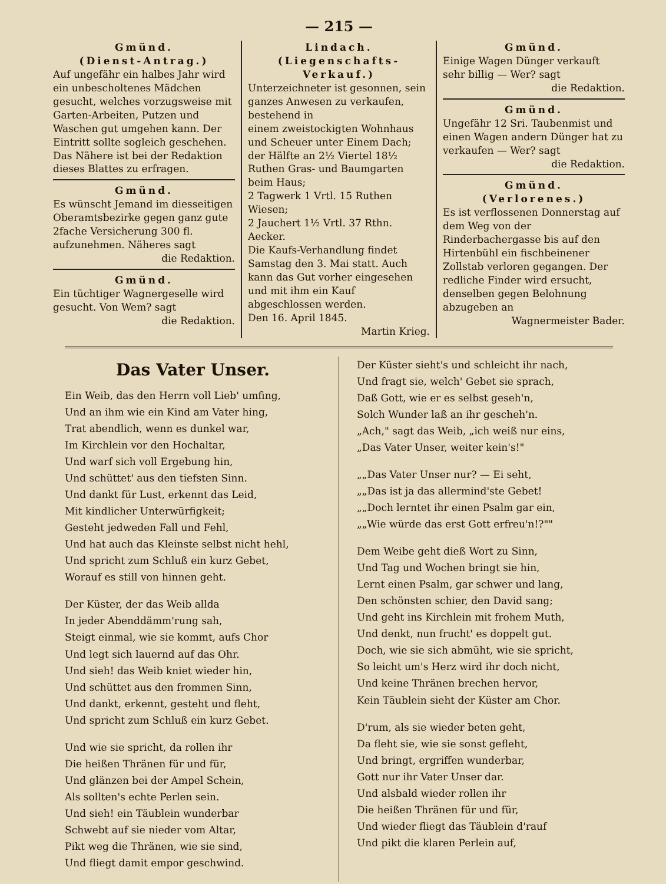— 215 —
Gmünd.
(Dienst-Antrag.)
Auf ungefähr ein halbes Jahr wird ein unbescholtenes Mädchen gesucht, welches vorzugsweise mit Garten-Arbeiten, Putzen und Waschen gut umgehen kann. Der Eintritt sollte sogleich geschehen. Das Nähere ist bei der Redaktion dieses Blattes zu erfragen.
Gmünd.
Es wünscht Jemand im diesseitigen Oberamtsbezirke gegen ganz gute 2fache Versicherung 300 fl. aufzunehmen. Näheres sagt
die Redaktion.
Gmünd.
Ein tüchtiger Wagnergeselle wird gesucht. Von Wem? sagt
die Redaktion.
Lindach.
(Liegenschafts-Verkauf.)
Unterzeichneter ist gesonnen, sein ganzes Anwesen zu verkaufen, bestehend in
einem zweistockigten Wohnhaus und Scheuer unter Einem Dach;
der Hälfte an 2½ Viertel 18½ Ruthen Gras- und Baumgarten beim Haus;
2 Tagwerk 1 Vrtl. 15 Ruthen Wiesen;
2 Jauchert 1½ Vrtl. 37 Rthn. Aecker.
Die Kaufs-Verhandlung findet Samstag den 3. Mai statt. Auch kann das Gut vorher eingesehen und mit ihm ein Kauf abgeschlossen werden.
Den 16. April 1845.
Martin Krieg.
Gmünd.
Einige Wagen Dünger verkauft sehr billig — Wer? sagt
die Redaktion.
Gmünd.
Ungefähr 12 Sri. Taubenmist und einen Wagen andern Dünger hat zu verkaufen — Wer? sagt
die Redaktion.
Gmünd.
(Verlorenes.)
Es ist verflossenen Donnerstag auf dem Weg von der Rinderbachergasse bis auf den Hirtenbühl ein fischbeinener Zollstab verloren gegangen. Der redliche Finder wird ersucht, denselben gegen Belohnung abzugeben an
Wagnermeister Bader.
Das Vater Unser.
Ein Weib, das den Herrn voll Lieb' umfing,
Und an ihm wie ein Kind am Vater hing,
Trat abendlich, wenn es dunkel war,
Im Kirchlein vor den Hochaltar,
Und warf sich voll Ergebung hin,
Und schüttet' aus den tiefsten Sinn.
Und dankt für Lust, erkennt das Leid,
Mit kindlicher Unterwürfigkeit;
Gesteht jedweden Fall und Fehl,
Und hat auch das Kleinste selbst nicht hehl,
Und spricht zum Schluß ein kurz Gebet,
Worauf es still von hinnen geht.
Der Küster, der das Weib allda
In jeder Abenddämm'rung sah,
Steigt einmal, wie sie kommt, aufs Chor
Und legt sich lauernd auf das Ohr.
Und sieh! das Weib kniet wieder hin,
Und schüttet aus den frommen Sinn,
Und dankt, erkennt, gesteht und fleht,
Und spricht zum Schluß ein kurz Gebet.
Und wie sie spricht, da rollen ihr
Die heißen Thränen für und für,
Und glänzen bei der Ampel Schein,
Als sollten's echte Perlen sein.
Und sieh! ein Täublein wunderbar
Schwebt auf sie nieder vom Altar,
Pikt weg die Thränen, wie sie sind,
Und fliegt damit empor geschwind.
Der Küster sieht's und schleicht ihr nach,
Und fragt sie, welch' Gebet sie sprach,
Daß Gott, wie er es selbst geseh'n,
Solch Wunder laß an ihr gescheh'n.
„Ach," sagt das Weib, „ich weiß nur eins,
„Das Vater Unser, weiter kein's!"
„„Das Vater Unser nur? — Ei seht,
„„Das ist ja das allermind'ste Gebet!
„„Doch lerntet ihr einen Psalm gar ein,
„„Wie würde das erst Gott erfreu'n!?""
Dem Weibe geht dieß Wort zu Sinn,
Und Tag und Wochen bringt sie hin,
Lernt einen Psalm, gar schwer und lang,
Den schönsten schier, den David sang;
Und geht ins Kirchlein mit frohem Muth,
Und denkt, nun frucht' es doppelt gut.
Doch, wie sie sich abmüht, wie sie spricht,
So leicht um's Herz wird ihr doch nicht,
Und keine Thränen brechen hervor,
Kein Täublein sieht der Küster am Chor.
D'rum, als sie wieder beten geht,
Da fleht sie, wie sie sonst gefleht,
Und bringt, ergriffen wunderbar,
Gott nur ihr Vater Unser dar.
Und alsbald wieder rollen ihr
Die heißen Thränen für und für,
Und wieder fliegt das Täublein d'rauf
Und pikt die klaren Perlein auf,